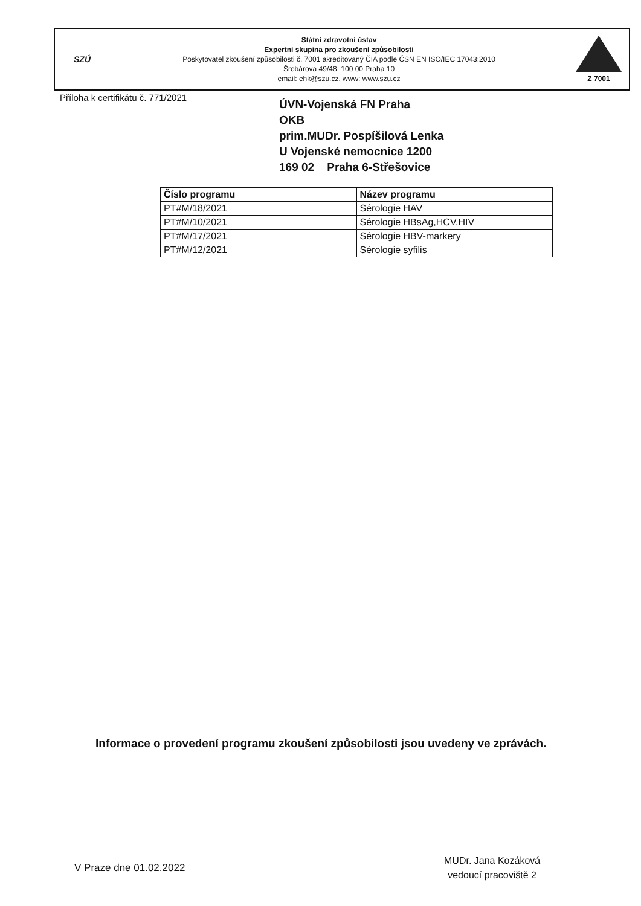SZÚ
Státní zdravotní ústav
Expertní skupina pro zkoušení způsobilosti
Poskytovatel zkoušení způsobilosti č. 7001 akreditovaný ČIA podle ČSN EN ISO/IEC 17043:2010
Šrobárova 49/48, 100 00 Praha 10
email: ehk@szu.cz, www: www.szu.cz
Z 7001
Příloha k certifikátu č. 771/2021
ÚVN-Vojenská FN Praha
OKB
prim.MUDr. Pospíšilová Lenka
U Vojenské nemocnice 1200
169 02 Praha 6-Střešovice
| Číslo programu | Název programu |
| --- | --- |
| PT#M/18/2021 | Sérologie HAV |
| PT#M/10/2021 | Sérologie HBsAg,HCV,HIV |
| PT#M/17/2021 | Sérologie HBV-markery |
| PT#M/12/2021 | Sérologie syfilis |
Informace o provedení programu zkoušení způsobilosti jsou uvedeny ve zprávách.
V Praze dne 01.02.2022
MUDr. Jana Kozáková
vedoucí pracoviště 2